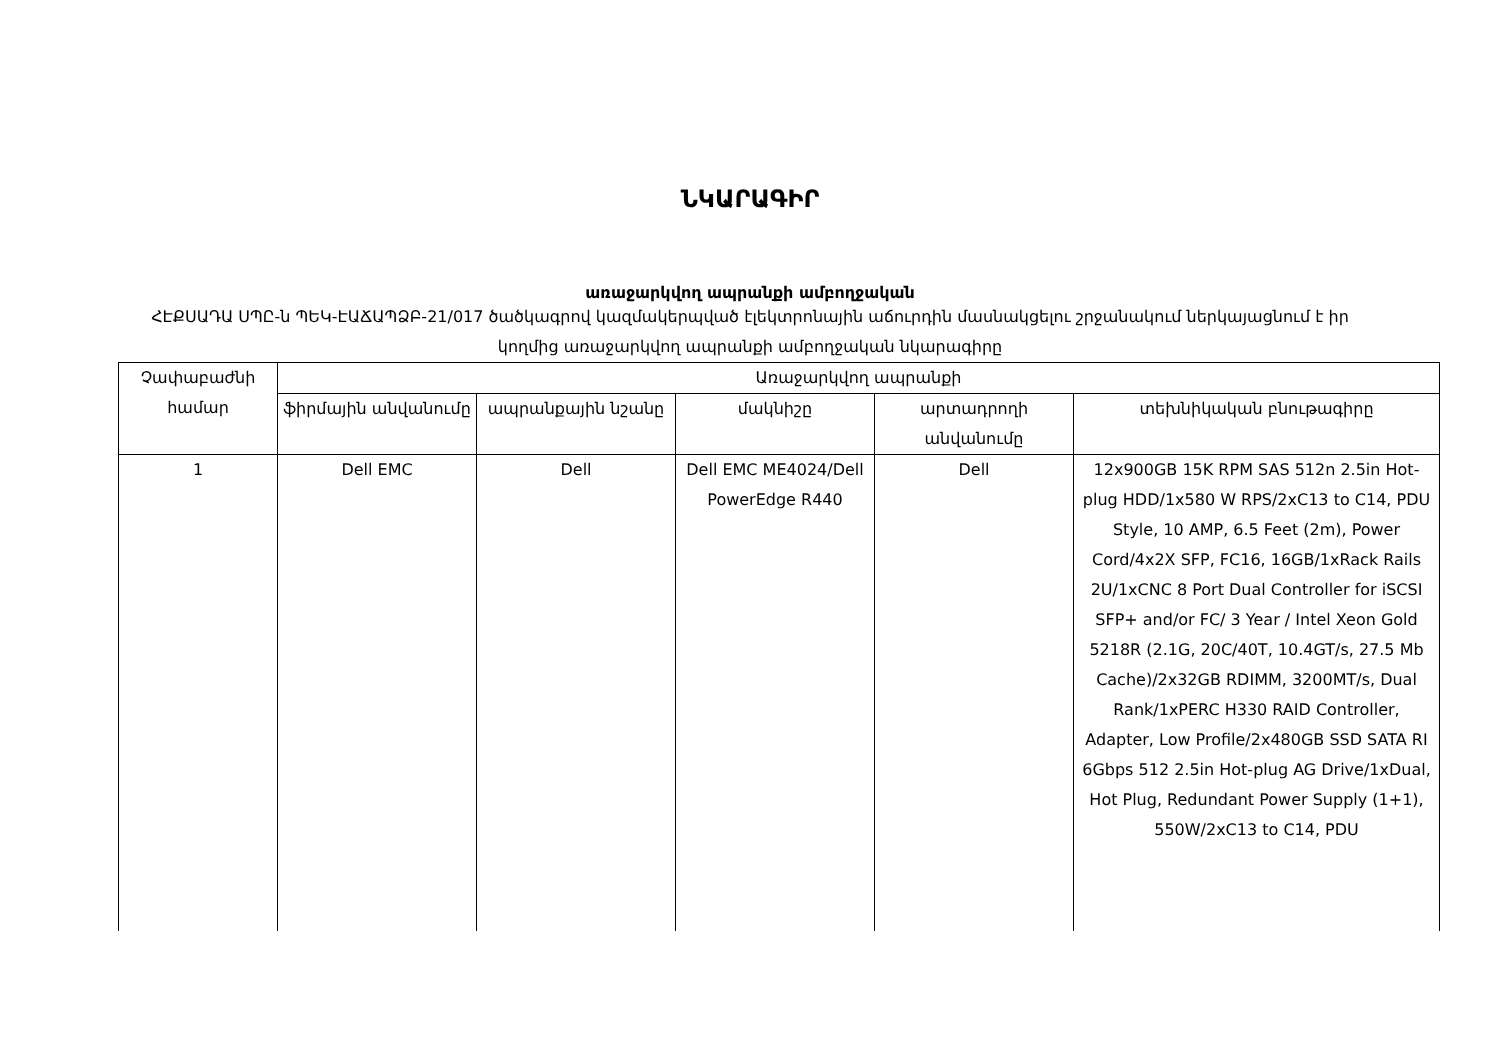ՆԿԱՐԱԳԻՐ
առաջարկվող ապրանքի ամբողջական
ՀԷՔՍԱԴԱ ՍՊԸ-ն ՊԵԿ-ԷԱՃԱՊՁԲ-21/017 ծածկագրով կազմակերպված էլեկտրոնային աճուրդին մասնակցելու շրջանակում ներկայացնում է իր կողմից առաջարկվող ապրանքի ամբողջական նկարագիրը
| Չափաբաժնի համար | Առաջարկվող ապրանքի | | | | |
| --- | --- | --- | --- | --- | --- |
| | ֆիրմային անվանումը | ապրանքային նշանը | մակնիշը | արտադրողի անվանումը | տեխնիկական բնութագիրը |
| 1 | Dell EMC | Dell | Dell EMC ME4024/Dell PowerEdge R440 | Dell | 12x900GB 15K RPM SAS 512n 2.5in Hot-plug HDD/1x580 W RPS/2xC13 to C14, PDU Style, 10 AMP, 6.5 Feet (2m), Power Cord/4x2X SFP, FC16, 16GB/1xRack Rails 2U/1xCNC 8 Port Dual Controller for iSCSI SFP+ and/or FC/ 3 Year / Intel Xeon Gold 5218R (2.1G, 20C/40T, 10.4GT/s, 27.5 Mb Cache)/2x32GB RDIMM, 3200MT/s, Dual Rank/1xPERC H330 RAID Controller, Adapter, Low Profile/2x480GB SSD SATA RI 6Gbps 512 2.5in Hot-plug AG Drive/1xDual, Hot Plug, Redundant Power Supply (1+1), 550W/2xC13 to C14, PDU |